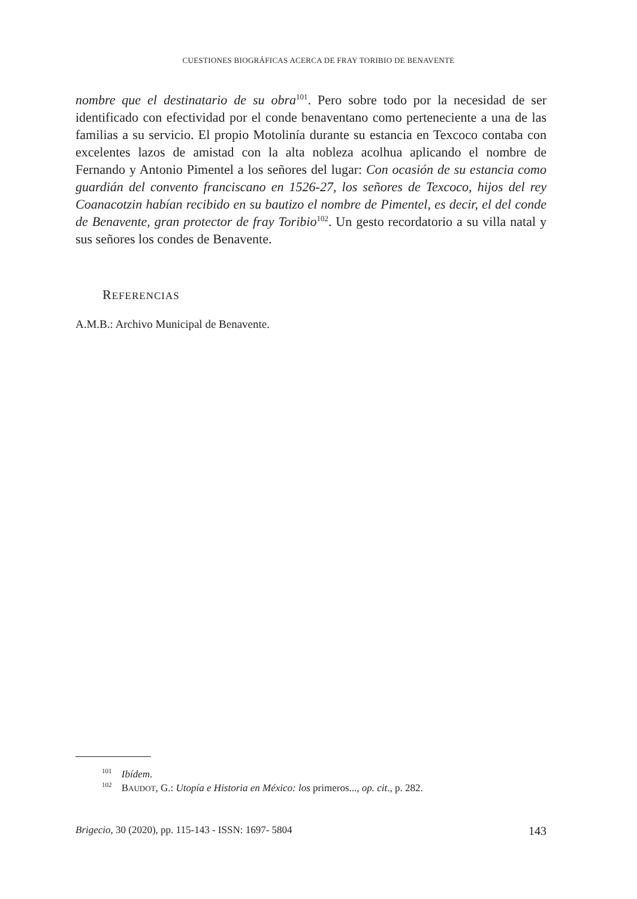CUESTIONES BIOGRÁFICAS ACERCA DE FRAY TORIBIO DE BENAVENTE
nombre que el destinatario de su obra<sup>101</sup>. Pero sobre todo por la necesidad de ser identificado con efectividad por el conde benaventano como perteneciente a una de las familias a su servicio. El propio Motolinía durante su estancia en Texcoco contaba con excelentes lazos de amistad con la alta nobleza acolhua aplicando el nombre de Fernando y Antonio Pimentel a los señores del lugar: Con ocasión de su estancia como guardián del convento franciscano en 1526-27, los señores de Texcoco, hijos del rey Coanacotzin habían recibido en su bautizo el nombre de Pimentel, es decir, el del conde de Benavente, gran protector de fray Toribio<sup>102</sup>. Un gesto recordatorio a su villa natal y sus señores los condes de Benavente.
REFERENCIAS
A.M.B.: Archivo Municipal de Benavente.
<sup>101</sup> Ibídem.
<sup>102</sup> BAUDOT, G.: Utopía e Historia en México: los primeros..., op. cit., p. 282.
Brigecio, 30 (2020), pp. 115-143 - ISSN: 1697- 5804 143